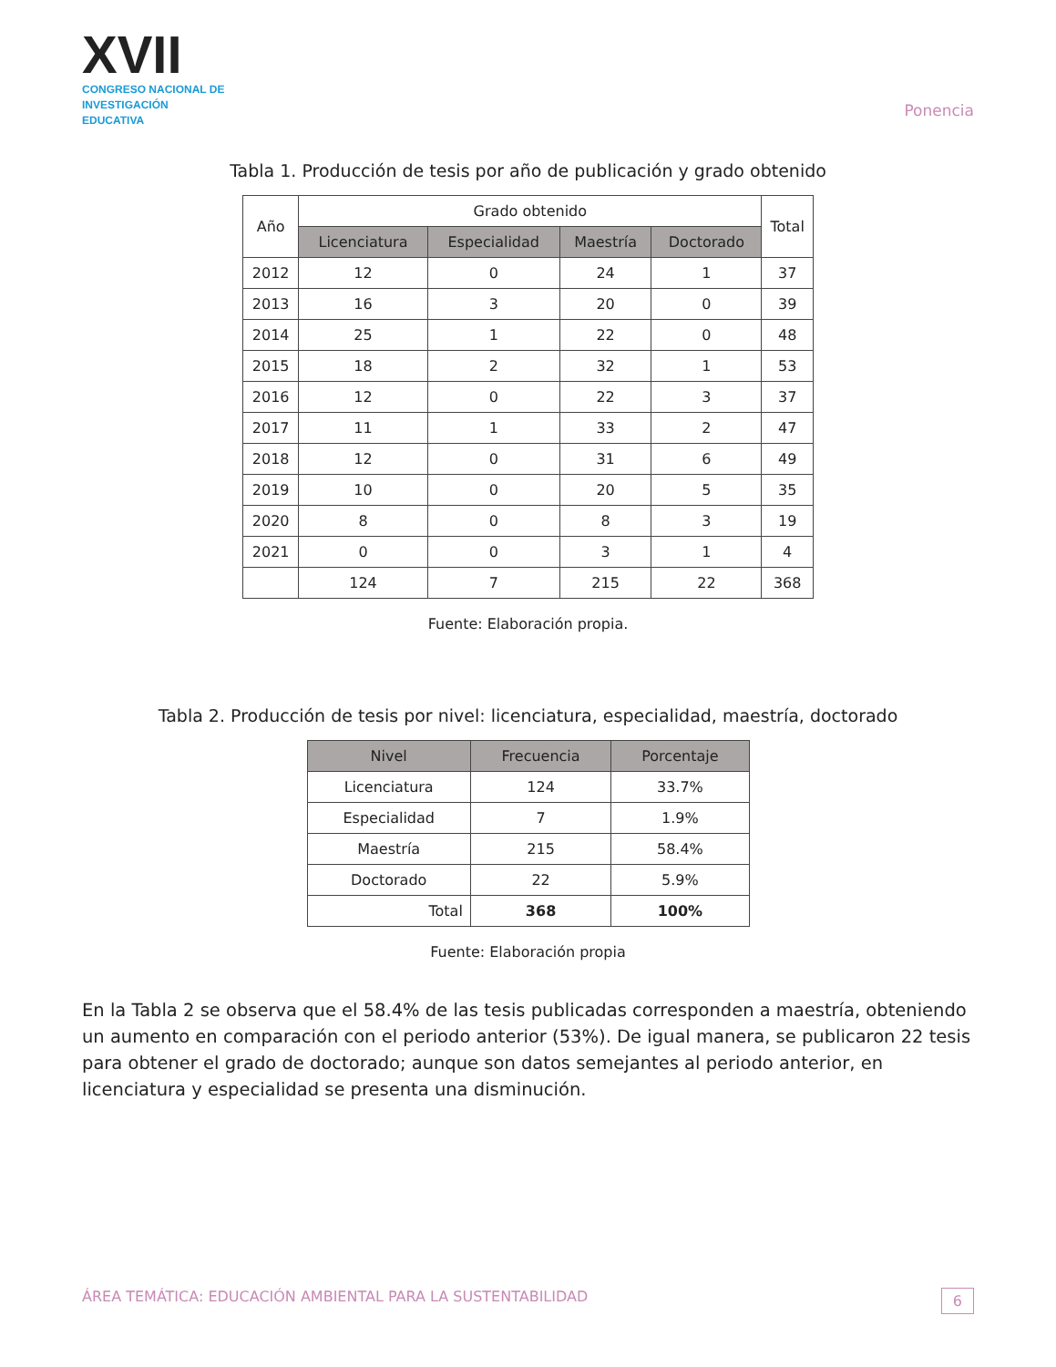XVII
CONGRESO NACIONAL DE
INVESTIGACIÓN EDUCATIVA
Ponencia
Tabla 1. Producción de tesis por año de publicación y grado obtenido
| Año | Grado obtenido | | | | Total |
| --- | --- | --- | --- | --- | --- |
| | Licenciatura | Especialidad | Maestría | Doctorado | |
| 2012 | 12 | 0 | 24 | 1 | 37 |
| 2013 | 16 | 3 | 20 | 0 | 39 |
| 2014 | 25 | 1 | 22 | 0 | 48 |
| 2015 | 18 | 2 | 32 | 1 | 53 |
| 2016 | 12 | 0 | 22 | 3 | 37 |
| 2017 | 11 | 1 | 33 | 2 | 47 |
| 2018 | 12 | 0 | 31 | 6 | 49 |
| 2019 | 10 | 0 | 20 | 5 | 35 |
| 2020 | 8 | 0 | 8 | 3 | 19 |
| 2021 | 0 | 0 | 3 | 1 | 4 |
| | 124 | 7 | 215 | 22 | 368 |
Fuente: Elaboración propia.
Tabla 2. Producción de tesis por nivel: licenciatura, especialidad, maestría, doctorado
| Nivel | Frecuencia | Porcentaje |
| --- | --- | --- |
| Licenciatura | 124 | 33.7% |
| Especialidad | 7 | 1.9% |
| Maestría | 215 | 58.4% |
| Doctorado | 22 | 5.9% |
| Total | 368 | 100% |
Fuente: Elaboración propia
En la Tabla 2 se observa que el 58.4% de las tesis publicadas corresponden a maestría, obteniendo un aumento en comparación con el periodo anterior (53%). De igual manera, se publicaron 22 tesis para obtener el grado de doctorado; aunque son datos semejantes al periodo anterior, en licenciatura y especialidad se presenta una disminución.
ÁREA TEMÁTICA: EDUCACIÓN AMBIENTAL PARA LA SUSTENTABILIDAD 6